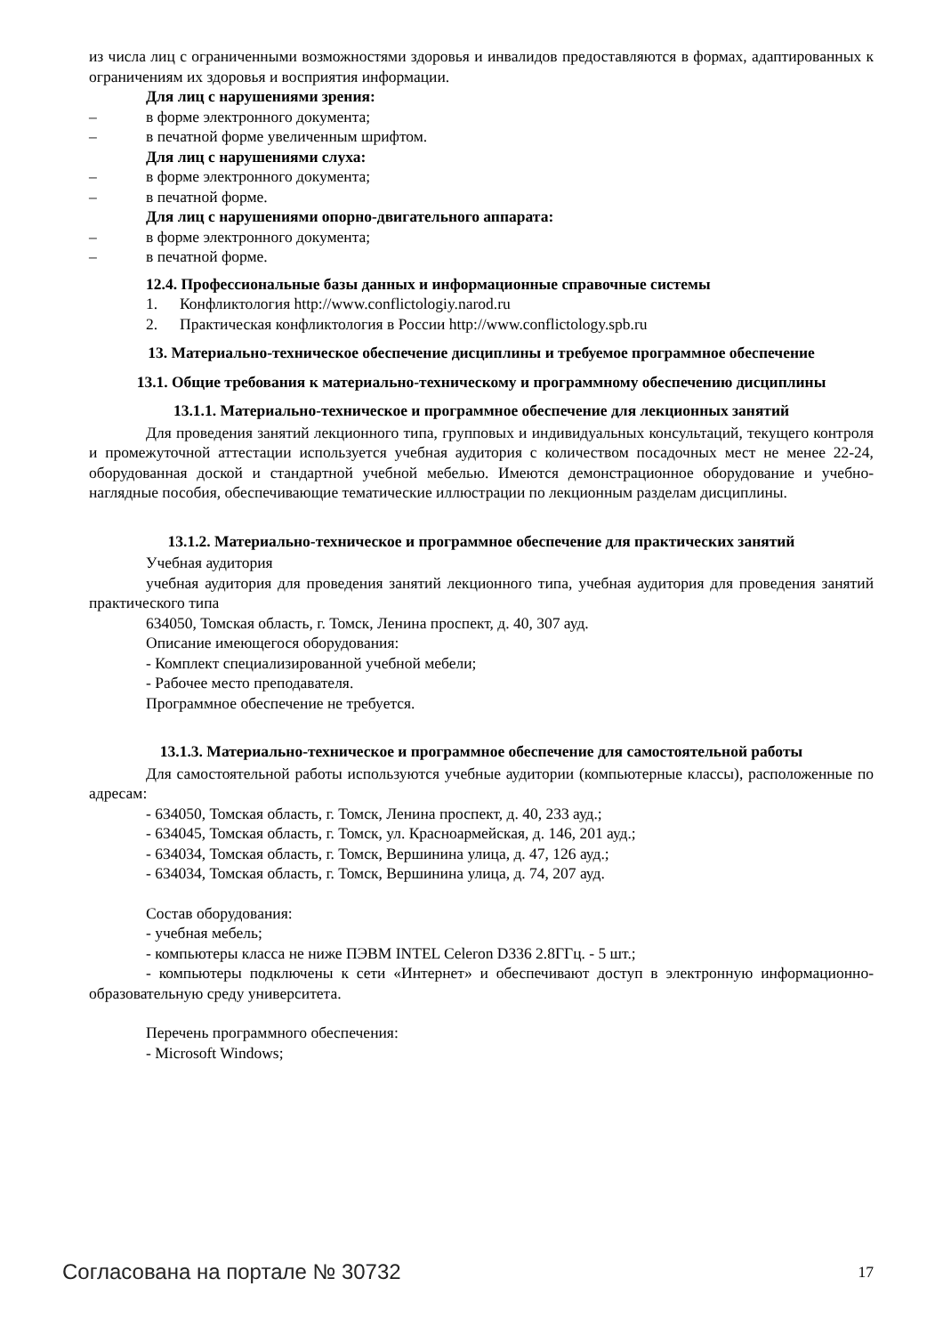из числа лиц с ограниченными возможностями здоровья и инвалидов предоставляются в формах, адаптированных к ограничениям их здоровья и восприятия информации.
Для лиц с нарушениями зрения:
– в форме электронного документа;
– в печатной форме увеличенным шрифтом.
Для лиц с нарушениями слуха:
– в форме электронного документа;
– в печатной форме.
Для лиц с нарушениями опорно-двигательного аппарата:
– в форме электронного документа;
– в печатной форме.
12.4. Профессиональные базы данных и информационные справочные системы
1. Конфликтология http://www.conflictologiy.narod.ru
2. Практическая конфликтология в России http://www.conflictology.spb.ru
13. Материально-техническое обеспечение дисциплины и требуемое программное обеспечение
13.1. Общие требования к материально-техническому и программному обеспечению дисциплины
13.1.1. Материально-техническое и программное обеспечение для лекционных занятий
Для проведения занятий лекционного типа, групповых и индивидуальных консультаций, текущего контроля и промежуточной аттестации используется учебная аудитория с количеством посадочных мест не менее 22-24, оборудованная доской и стандартной учебной мебелью. Имеются демонстрационное оборудование и учебно-наглядные пособия, обеспечивающие тематические иллюстрации по лекционным разделам дисциплины.
13.1.2. Материально-техническое и программное обеспечение для практических занятий
Учебная аудитория
учебная аудитория для проведения занятий лекционного типа, учебная аудитория для проведения занятий практического типа
634050, Томская область, г. Томск, Ленина проспект, д. 40, 307 ауд.
Описание имеющегося оборудования:
- Комплект специализированной учебной мебели;
- Рабочее место преподавателя.
Программное обеспечение не требуется.
13.1.3. Материально-техническое и программное обеспечение для самостоятельной работы
Для самостоятельной работы используются учебные аудитории (компьютерные классы), расположенные по адресам:
- 634050, Томская область, г. Томск, Ленина проспект, д. 40, 233 ауд.;
- 634045, Томская область, г. Томск, ул. Красноармейская, д. 146, 201 ауд.;
- 634034, Томская область, г. Томск, Вершинина улица, д. 47, 126 ауд.;
- 634034, Томская область, г. Томск, Вершинина улица, д. 74, 207 ауд.
Состав оборудования:
- учебная мебель;
- компьютеры класса не ниже ПЭВМ INTEL Celeron D336 2.8ГГц. - 5 шт.;
- компьютеры подключены к сети «Интернет» и обеспечивают доступ в электронную информационно-образовательную среду университета.
Перечень программного обеспечения:
- Microsoft Windows;
Согласована на портале № 30732 17